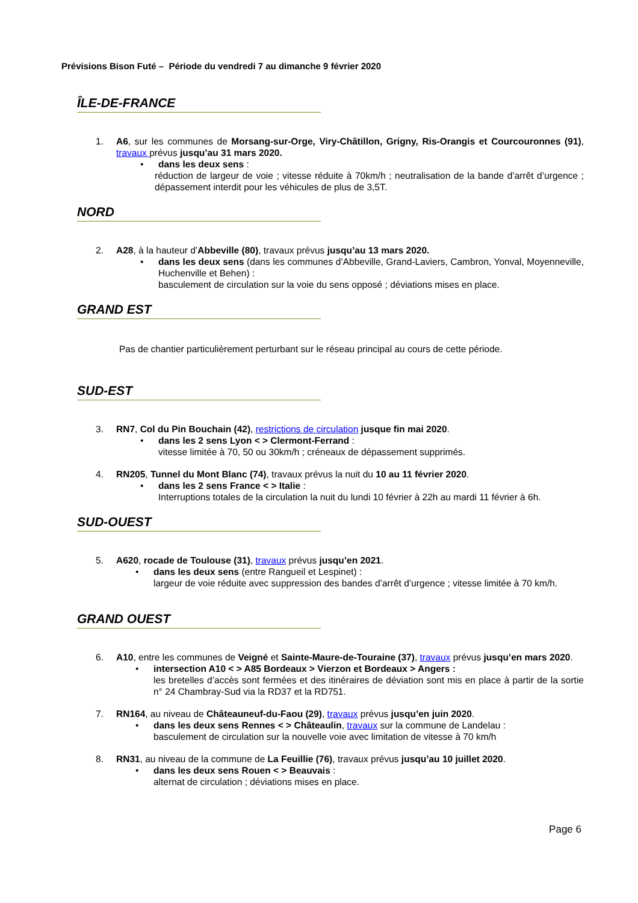Prévisions Bison Futé – Période du vendredi 7 au dimanche 9 février 2020
ÎLE-DE-FRANCE
1. A6, sur les communes de Morsang-sur-Orge, Viry-Châtillon, Grigny, Ris-Orangis et Courcouronnes (91), travaux prévus jusqu’au 31 mars 2020.
• dans les deux sens :
réduction de largeur de voie ; vitesse réduite à 70km/h ; neutralisation de la bande d’arrêt d’urgence ; dépassement interdit pour les véhicules de plus de 3,5T.
NORD
2. A28, à la hauteur d’Abbeville (80), travaux prévus jusqu’au 13 mars 2020.
• dans les deux sens (dans les communes d’Abbeville, Grand-Laviers, Cambron, Yonval, Moyenneville, Huchenville et Behen) :
basculement de circulation sur la voie du sens opposé ; déviations mises en place.
GRAND EST
Pas de chantier particulièrement perturbant sur le réseau principal au cours de cette période.
SUD-EST
3. RN7, Col du Pin Bouchain (42), restrictions de circulation jusque fin mai 2020.
• dans les 2 sens Lyon < > Clermont-Ferrand :
vitesse limitée à 70, 50 ou 30km/h ; créneaux de dépassement supprimés.
4. RN205, Tunnel du Mont Blanc (74), travaux prévus la nuit du 10 au 11 février 2020.
• dans les 2 sens France < > Italie :
Interruptions totales de la circulation la nuit du lundi 10 février à 22h au mardi 11 février à 6h.
SUD-OUEST
5. A620, rocade de Toulouse (31), travaux prévus jusqu’en 2021.
• dans les deux sens (entre Rangueil et Lespinet) :
largeur de voie réduite avec suppression des bandes d’arrêt d’urgence ; vitesse limitée à 70 km/h.
GRAND OUEST
6. A10, entre les communes de Veigné et Sainte-Maure-de-Touraine (37), travaux prévus jusqu’en mars 2020.
• intersection A10 < > A85 Bordeaux > Vierzon et Bordeaux > Angers :
les bretelles d’accès sont fermées et des itinéraires de déviation sont mis en place à partir de la sortie n° 24 Chambray-Sud via la RD37 et la RD751.
7. RN164, au niveau de Châteauneuf-du-Faou (29), travaux prévus jusqu’en juin 2020.
• dans les deux sens Rennes < > Châteaulin, travaux sur la commune de Landelau :
basculement de circulation sur la nouvelle voie avec limitation de vitesse à 70 km/h
8. RN31, au niveau de la commune de La Feuillie (76), travaux prévus jusqu’au 10 juillet 2020.
• dans les deux sens Rouen < > Beauvais :
alternat de circulation ; déviations mises en place.
Page 6